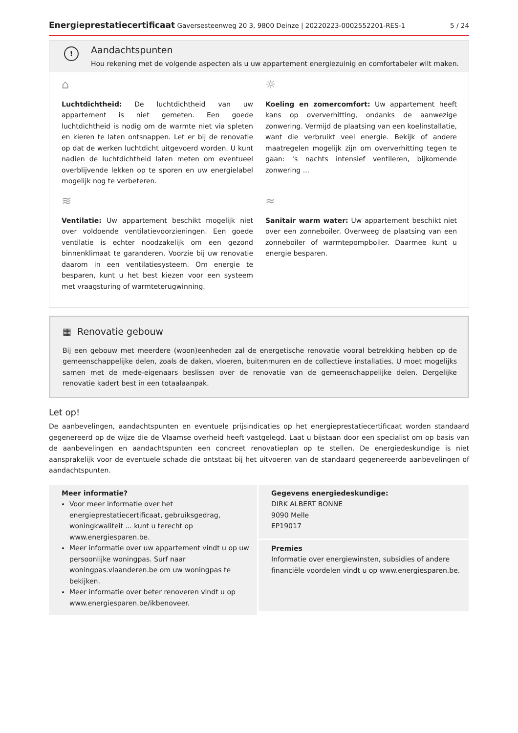Energieprestatiecertificaat Gaversesteenweg 20 3, 9800 Deinze | 20220223-0002552201-RES-1 5 / 24
!
Aandachtspunten
Hou rekening met de volgende aspecten als u uw appartement energiezuinig en comfortabeler wilt maken.
⌂
Luchtdichtheid: De luchtdichtheid van uw appartement is niet gemeten. Een goede luchtdichtheid is nodig om de warmte niet via spleten en kieren te laten ontsnappen. Let er bij de renovatie op dat de werken luchtdicht uitgevoerd worden. U kunt nadien de luchtdichtheid laten meten om eventueel overblijvende lekken op te sporen en uw energielabel mogelijk nog te verbeteren.
☼
Koeling en zomercomfort: Uw appartement heeft kans op oververhitting, ondanks de aanwezige zonwering. Vermijd de plaatsing van een koelinstallatie, want die verbruikt veel energie. Bekijk of andere maatregelen mogelijk zijn om oververhitting tegen te gaan: 's nachts intensief ventileren, bijkomende zonwering ...
≋
Ventilatie: Uw appartement beschikt mogelijk niet over voldoende ventilatievoorzieningen. Een goede ventilatie is echter noodzakelijk om een gezond binnenklimaat te garanderen. Voorzie bij uw renovatie daarom in een ventilatiesysteem. Om energie te besparen, kunt u het best kiezen voor een systeem met vraagsturing of warmteterugwinning.
≈
Sanitair warm water: Uw appartement beschikt niet over een zonneboiler. Overweeg de plaatsing van een zonneboiler of warmtepompboiler. Daarmee kunt u energie besparen.
▦ Renovatie gebouw
Bij een gebouw met meerdere (woon)eenheden zal de energetische renovatie vooral betrekking hebben op de gemeenschappelijke delen, zoals de daken, vloeren, buitenmuren en de collectieve installaties. U moet mogelijks samen met de mede-eigenaars beslissen over de renovatie van de gemeenschappelijke delen. Dergelijke renovatie kadert best in een totaalaanpak.
Let op!
De aanbevelingen, aandachtspunten en eventuele prijsindicaties op het energieprestatiecertificaat worden standaard gegenereerd op de wijze die de Vlaamse overheid heeft vastgelegd. Laat u bijstaan door een specialist om op basis van de aanbevelingen en aandachtspunten een concreet renovatieplan op te stellen. De energiedeskundige is niet aansprakelijk voor de eventuele schade die ontstaat bij het uitvoeren van de standaard gegenereerde aanbevelingen of aandachtspunten.
Meer informatie?
Voor meer informatie over het energieprestatiecertificaat, gebruiksgedrag, woningkwaliteit ... kunt u terecht op www.energiesparen.be.
Meer informatie over uw appartement vindt u op uw persoonlijke woningpas. Surf naar woningpas.vlaanderen.be om uw woningpas te bekijken.
Meer informatie over beter renoveren vindt u op www.energiesparen.be/ikbenoveer.
Gegevens energiedeskundige:
DIRK ALBERT BONNE
9090 Melle
EP19017
Premies
Informatie over energiewinsten, subsidies of andere financiële voordelen vindt u op www.energiesparen.be.